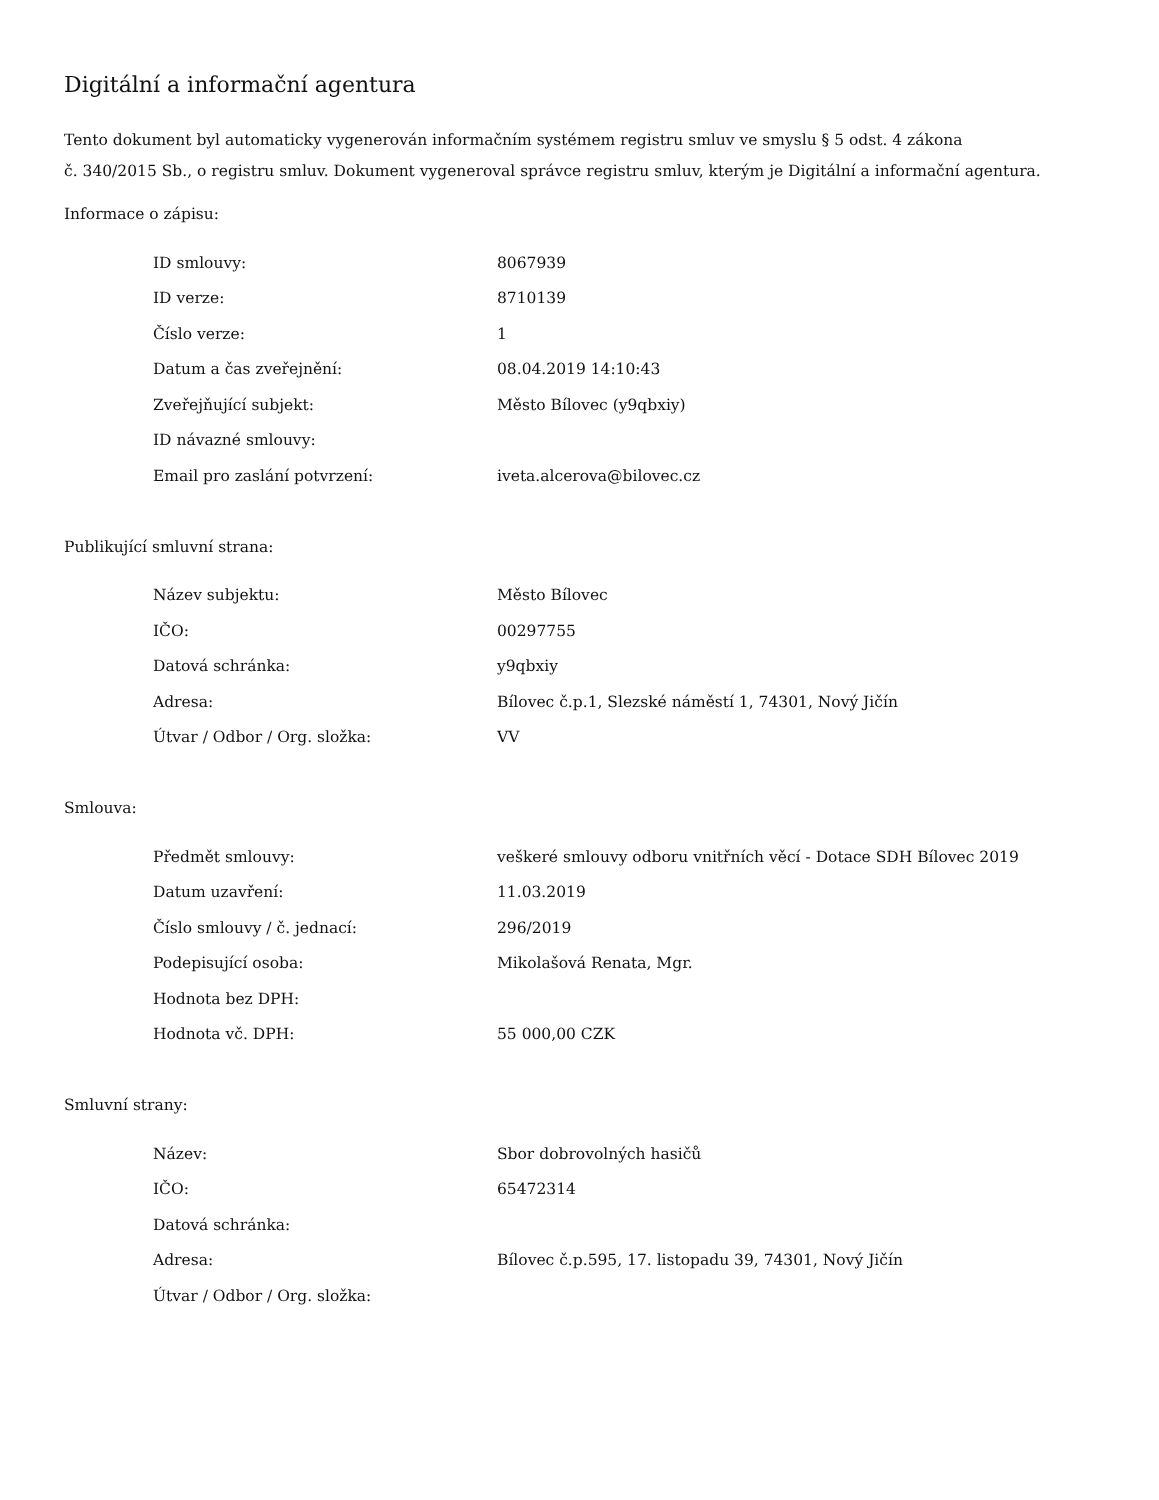Digitální a informační agentura
Tento dokument byl automaticky vygenerován informačním systémem registru smluv ve smyslu § 5 odst. 4 zákona
č. 340/2015 Sb., o registru smluv. Dokument vygeneroval správce registru smluv, kterým je Digitální a informační agentura.
Informace o zápisu:
| ID smlouvy: | 8067939 |
| ID verze: | 8710139 |
| Číslo verze: | 1 |
| Datum a čas zveřejnění: | 08.04.2019 14:10:43 |
| Zveřejňující subjekt: | Město Bílovec (y9qbxiy) |
| ID návazné smlouvy: | |
| Email pro zaslání potvrzení: | iveta.alcerova@bilovec.cz |
Publikující smluvní strana:
| Název subjektu: | Město Bílovec |
| IČO: | 00297755 |
| Datová schránka: | y9qbxiy |
| Adresa: | Bílovec č.p.1, Slezské náměstí 1, 74301, Nový Jičín |
| Útvar / Odbor / Org. složka: | VV |
Smlouva:
| Předmět smlouvy: | veškeré smlouvy odboru vnitřních věcí - Dotace SDH Bílovec 2019 |
| Datum uzavření: | 11.03.2019 |
| Číslo smlouvy / č. jednací: | 296/2019 |
| Podepisující osoba: | Mikolašová Renata, Mgr. |
| Hodnota bez DPH: | |
| Hodnota vč. DPH: | 55 000,00 CZK |
Smluvní strany:
| Název: | Sbor dobrovolných hasičů |
| IČO: | 65472314 |
| Datová schránka: | |
| Adresa: | Bílovec č.p.595, 17. listopadu 39, 74301, Nový Jičín |
| Útvar / Odbor / Org. složka: | |